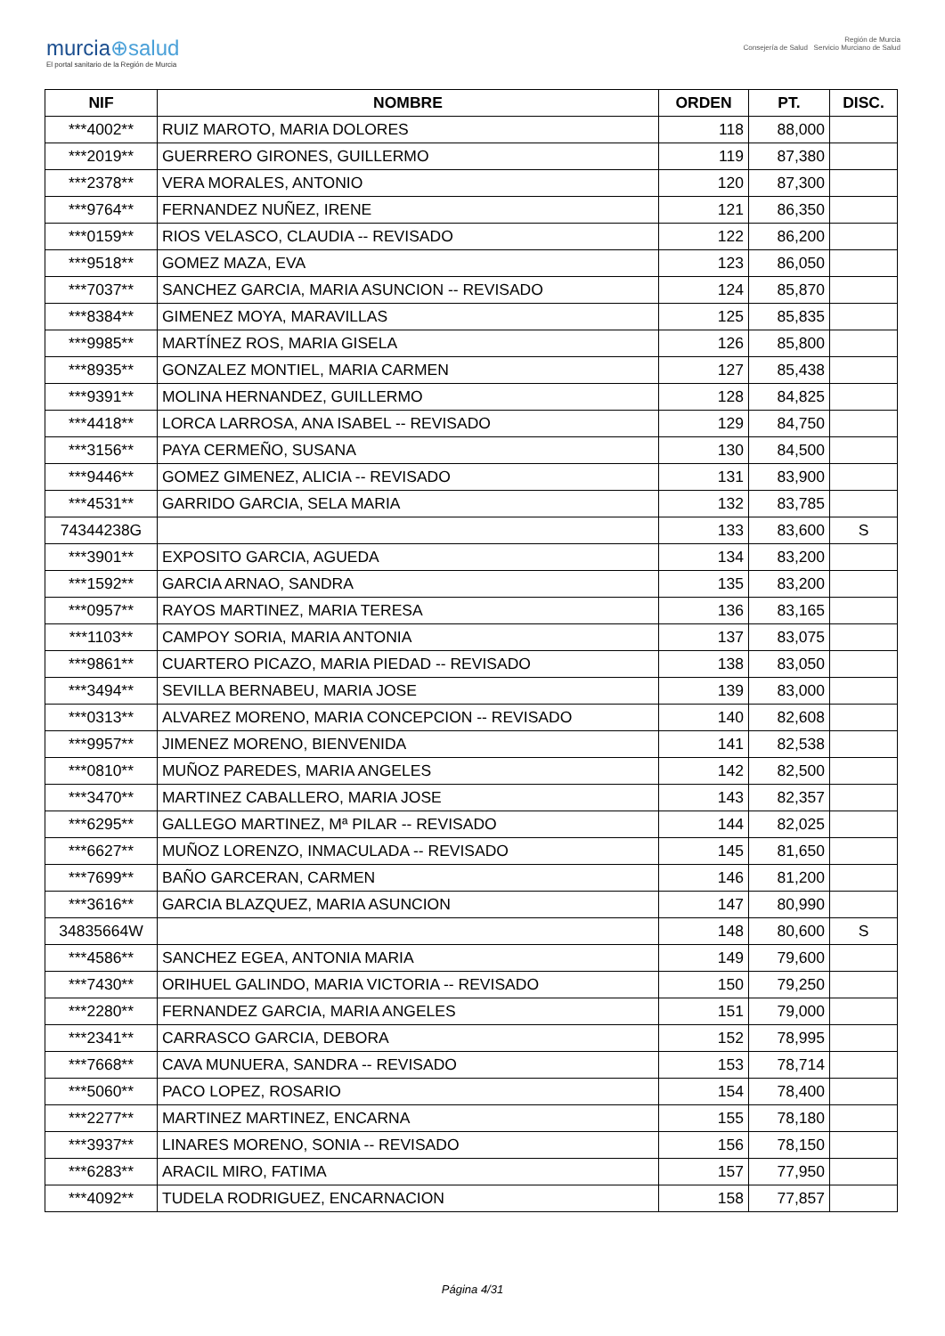murcia⊕salud
El portal sanitario de la Región de Murcia
Región de Murcia
Consejería de Salud Servicio Murciano de Salud
| NIF | NOMBRE | ORDEN | PT. | DISC. |
| --- | --- | --- | --- | --- |
| ***4002** | RUIZ MAROTO, MARIA DOLORES | 118 | 88,000 | |
| ***2019** | GUERRERO GIRONES, GUILLERMO | 119 | 87,380 | |
| ***2378** | VERA MORALES, ANTONIO | 120 | 87,300 | |
| ***9764** | FERNANDEZ NUÑEZ, IRENE | 121 | 86,350 | |
| ***0159** | RIOS VELASCO, CLAUDIA -- REVISADO | 122 | 86,200 | |
| ***9518** | GOMEZ MAZA, EVA | 123 | 86,050 | |
| ***7037** | SANCHEZ GARCIA, MARIA ASUNCION -- REVISADO | 124 | 85,870 | |
| ***8384** | GIMENEZ MOYA, MARAVILLAS | 125 | 85,835 | |
| ***9985** | MARTÍNEZ ROS, MARIA GISELA | 126 | 85,800 | |
| ***8935** | GONZALEZ MONTIEL, MARIA CARMEN | 127 | 85,438 | |
| ***9391** | MOLINA HERNANDEZ, GUILLERMO | 128 | 84,825 | |
| ***4418** | LORCA LARROSA, ANA ISABEL -- REVISADO | 129 | 84,750 | |
| ***3156** | PAYA CERMEÑO, SUSANA | 130 | 84,500 | |
| ***9446** | GOMEZ GIMENEZ, ALICIA -- REVISADO | 131 | 83,900 | |
| ***4531** | GARRIDO GARCIA, SELA MARIA | 132 | 83,785 | |
| 74344238G | | 133 | 83,600 | S |
| ***3901** | EXPOSITO GARCIA, AGUEDA | 134 | 83,200 | |
| ***1592** | GARCIA ARNAO, SANDRA | 135 | 83,200 | |
| ***0957** | RAYOS MARTINEZ, MARIA TERESA | 136 | 83,165 | |
| ***1103** | CAMPOY SORIA, MARIA ANTONIA | 137 | 83,075 | |
| ***9861** | CUARTERO PICAZO, MARIA PIEDAD -- REVISADO | 138 | 83,050 | |
| ***3494** | SEVILLA BERNABEU, MARIA JOSE | 139 | 83,000 | |
| ***0313** | ALVAREZ MORENO, MARIA CONCEPCION -- REVISADO | 140 | 82,608 | |
| ***9957** | JIMENEZ MORENO, BIENVENIDA | 141 | 82,538 | |
| ***0810** | MUÑOZ PAREDES, MARIA ANGELES | 142 | 82,500 | |
| ***3470** | MARTINEZ CABALLERO, MARIA JOSE | 143 | 82,357 | |
| ***6295** | GALLEGO MARTINEZ, Mª PILAR -- REVISADO | 144 | 82,025 | |
| ***6627** | MUÑOZ LORENZO, INMACULADA -- REVISADO | 145 | 81,650 | |
| ***7699** | BAÑO GARCERAN, CARMEN | 146 | 81,200 | |
| ***3616** | GARCIA BLAZQUEZ, MARIA ASUNCION | 147 | 80,990 | |
| 34835664W | | 148 | 80,600 | S |
| ***4586** | SANCHEZ EGEA, ANTONIA MARIA | 149 | 79,600 | |
| ***7430** | ORIHUEL GALINDO, MARIA VICTORIA -- REVISADO | 150 | 79,250 | |
| ***2280** | FERNANDEZ GARCIA, MARIA ANGELES | 151 | 79,000 | |
| ***2341** | CARRASCO GARCIA, DEBORA | 152 | 78,995 | |
| ***7668** | CAVA MUNUERA, SANDRA -- REVISADO | 153 | 78,714 | |
| ***5060** | PACO LOPEZ, ROSARIO | 154 | 78,400 | |
| ***2277** | MARTINEZ MARTINEZ, ENCARNA | 155 | 78,180 | |
| ***3937** | LINARES MORENO, SONIA -- REVISADO | 156 | 78,150 | |
| ***6283** | ARACIL MIRO, FATIMA | 157 | 77,950 | |
| ***4092** | TUDELA RODRIGUEZ, ENCARNACION | 158 | 77,857 | |
Página 4/31